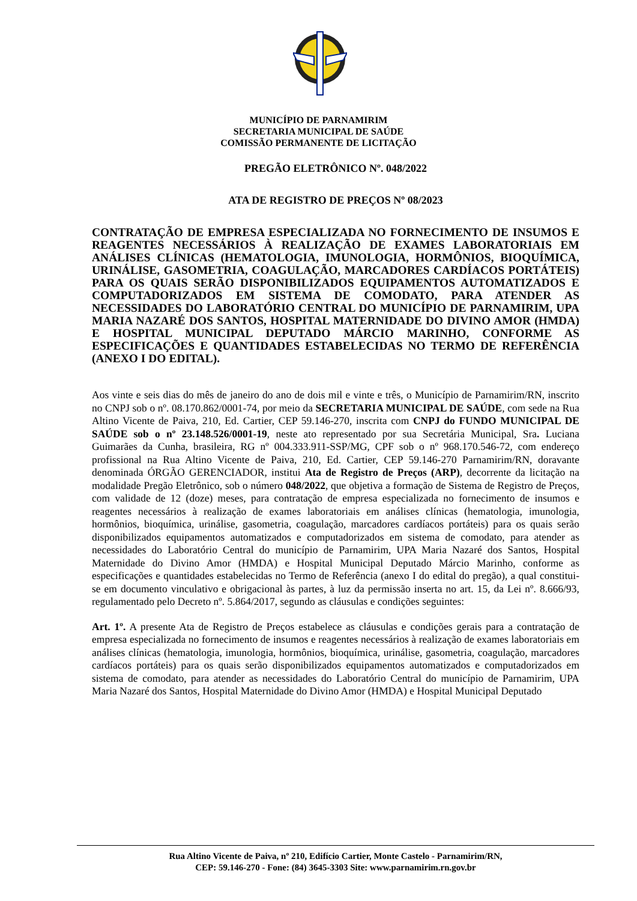MUNICÍPIO DE PARNAMIRIM
SECRETARIA MUNICIPAL DE SAÚDE
COMISSÃO PERMANENTE DE LICITAÇÃO
PREGÃO ELETRÔNICO Nº. 048/2022
ATA DE REGISTRO DE PREÇOS Nº 08/2023
CONTRATAÇÃO DE EMPRESA ESPECIALIZADA NO FORNECIMENTO DE INSUMOS E REAGENTES NECESSÁRIOS À REALIZAÇÃO DE EXAMES LABORATORIAIS EM ANÁLISES CLÍNICAS (HEMATOLOGIA, IMUNOLOGIA, HORMÔNIOS, BIOQUÍMICA, URINÁLISE, GASOMETRIA, COAGULAÇÃO, MARCADORES CARDÍACOS PORTÁTEIS) PARA OS QUAIS SERÃO DISPONIBILIZADOS EQUIPAMENTOS AUTOMATIZADOS E COMPUTADORIZADOS EM SISTEMA DE COMODATO, PARA ATENDER AS NECESSIDADES DO LABORATÓRIO CENTRAL DO MUNICÍPIO DE PARNAMIRIM, UPA MARIA NAZARÉ DOS SANTOS, HOSPITAL MATERNIDADE DO DIVINO AMOR (HMDA) E HOSPITAL MUNICIPAL DEPUTADO MÁRCIO MARINHO, CONFORME AS ESPECIFICAÇÕES E QUANTIDADES ESTABELECIDAS NO TERMO DE REFERÊNCIA (ANEXO I DO EDITAL).
Aos vinte e seis dias do mês de janeiro do ano de dois mil e vinte e três, o Município de Parnamirim/RN, inscrito no CNPJ sob o nº. 08.170.862/0001-74, por meio da SECRETARIA MUNICIPAL DE SAÚDE, com sede na Rua Altino Vicente de Paiva, 210, Ed. Cartier, CEP 59.146-270, inscrita com CNPJ do FUNDO MUNICIPAL DE SAÚDE sob o nº 23.148.526/0001-19, neste ato representado por sua Secretária Municipal, Sra. Luciana Guimarães da Cunha, brasileira, RG nº 004.333.911-SSP/MG, CPF sob o nº 968.170.546-72, com endereço profissional na Rua Altino Vicente de Paiva, 210, Ed. Cartier, CEP 59.146-270 Parnamirim/RN, doravante denominada ÓRGÃO GERENCIADOR, institui Ata de Registro de Preços (ARP), decorrente da licitação na modalidade Pregão Eletrônico, sob o número 048/2022, que objetiva a formação de Sistema de Registro de Preços, com validade de 12 (doze) meses, para contratação de empresa especializada no fornecimento de insumos e reagentes necessários à realização de exames laboratoriais em análises clínicas (hematologia, imunologia, hormônios, bioquímica, urinálise, gasometria, coagulação, marcadores cardíacos portáteis) para os quais serão disponibilizados equipamentos automatizados e computadorizados em sistema de comodato, para atender as necessidades do Laboratório Central do município de Parnamirim, UPA Maria Nazaré dos Santos, Hospital Maternidade do Divino Amor (HMDA) e Hospital Municipal Deputado Márcio Marinho, conforme as especificações e quantidades estabelecidas no Termo de Referência (anexo I do edital do pregão), a qual constitui-se em documento vinculativo e obrigacional às partes, à luz da permissão inserta no art. 15, da Lei nº. 8.666/93, regulamentado pelo Decreto nº. 5.864/2017, segundo as cláusulas e condições seguintes:
Art. 1º. A presente Ata de Registro de Preços estabelece as cláusulas e condições gerais para a contratação de empresa especializada no fornecimento de insumos e reagentes necessários à realização de exames laboratoriais em análises clínicas (hematologia, imunologia, hormônios, bioquímica, urinálise, gasometria, coagulação, marcadores cardíacos portáteis) para os quais serão disponibilizados equipamentos automatizados e computadorizados em sistema de comodato, para atender as necessidades do Laboratório Central do município de Parnamirim, UPA Maria Nazaré dos Santos, Hospital Maternidade do Divino Amor (HMDA) e Hospital Municipal Deputado
Rua Altino Vicente de Paiva, nº 210, Edifício Cartier, Monte Castelo - Parnamirim/RN,
CEP: 59.146-270 - Fone: (84) 3645-3303 Site: www.parnamirim.rn.gov.br